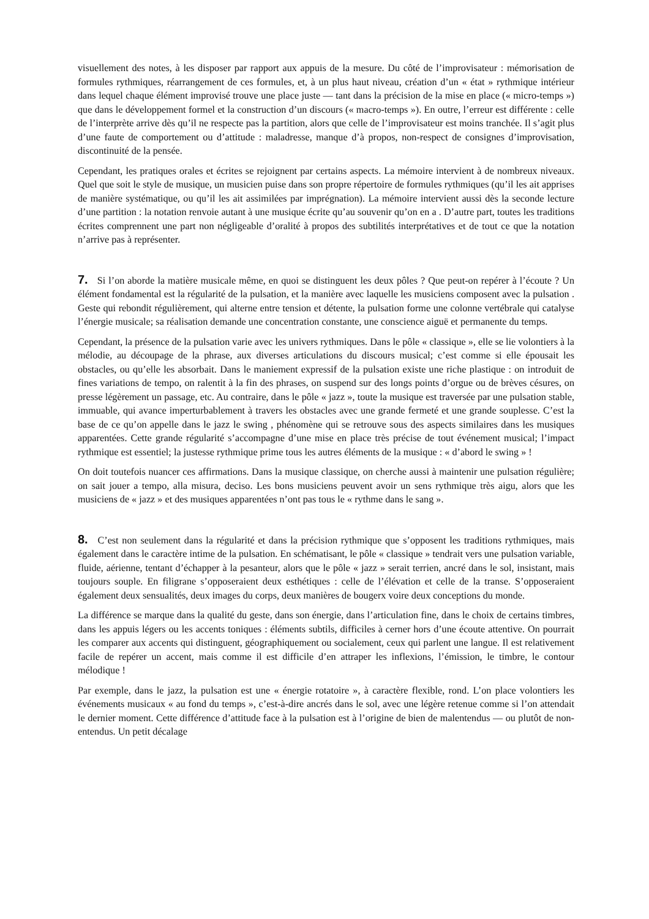visuellement des notes, à les disposer par rapport aux appuis de la mesure. Du côté de l’improvisateur : mémorisation de formules rythmiques, réarrangement de ces formules, et, à un plus haut niveau, création d’un « état » rythmique intérieur dans lequel chaque élément improvisé trouve une place juste — tant dans la précision de la mise en place (« micro-temps ») que dans le développement formel et la construction d’un discours (« macro-temps »). En outre, l’erreur est différente : celle de l’interprète arrive dès qu’il ne respecte pas la partition, alors que celle de l’improvisateur est moins tranchée. Il s’agit plus d’une faute de comportement ou d’attitude : maladresse, manque d’à propos, non-respect de consignes d’improvisation, discontinuité de la pensée.
Cependant, les pratiques orales et écrites se rejoignent par certains aspects. La mémoire intervient à de nombreux niveaux. Quel que soit le style de musique, un musicien puise dans son propre répertoire de formules rythmiques (qu’il les ait apprises de manière systématique, ou qu’il les ait assimilées par imprégnation). La mémoire intervient aussi dès la seconde lecture d’une partition : la notation renvoie autant à une musique écrite qu’au souvenir qu’on en a . D’autre part, toutes les traditions écrites comprennent une part non négligeable d’oralité à propos des subtilités interprétatives et de tout ce que la notation n’arrive pas à représenter.
7. Si l’on aborde la matière musicale même, en quoi se distinguent les deux pôles ? Que peut-on repérer à l’écoute ? Un élément fondamental est la régularité de la pulsation, et la manière avec laquelle les musiciens composent avec la pulsation . Geste qui rebondit régulièrement, qui alterne entre tension et détente, la pulsation forme une colonne vertébrale qui catalyse l’énergie musicale; sa réalisation demande une concentration constante, une conscience aiguë et permanente du temps.
Cependant, la présence de la pulsation varie avec les univers rythmiques. Dans le pôle « classique », elle se lie volontiers à la mélodie, au découpage de la phrase, aux diverses articulations du discours musical; c’est comme si elle épousait les obstacles, ou qu’elle les absorbait. Dans le maniement expressif de la pulsation existe une riche plastique : on introduit de fines variations de tempo, on ralentit à la fin des phrases, on suspend sur des longs points d’orgue ou de brèves césures, on presse légèrement un passage, etc. Au contraire, dans le pôle « jazz », toute la musique est traversée par une pulsation stable, immuable, qui avance imperturbablement à travers les obstacles avec une grande fermeté et une grande souplesse. C’est la base de ce qu’on appelle dans le jazz le swing , phénomène qui se retrouve sous des aspects similaires dans les musiques apparentées. Cette grande régularité s’accompagne d’une mise en place très précise de tout événement musical; l’impact rythmique est essentiel; la justesse rythmique prime tous les autres éléments de la musique : « d’abord le swing » !
On doit toutefois nuancer ces affirmations. Dans la musique classique, on cherche aussi à maintenir une pulsation régulière; on sait jouer a tempo, alla misura, deciso. Les bons musiciens peuvent avoir un sens rythmique très aigu, alors que les musiciens de « jazz » et des musiques apparentées n’ont pas tous le « rythme dans le sang ».
8. C’est non seulement dans la régularité et dans la précision rythmique que s’opposent les traditions rythmiques, mais également dans le caractère intime de la pulsation. En schématisant, le pôle « classique » tendrait vers une pulsation variable, fluide, aérienne, tentant d’échapper à la pesanteur, alors que le pôle « jazz » serait terrien, ancré dans le sol, insistant, mais toujours souple. En filigrane s’opposeraient deux esthétiques : celle de l’élévation et celle de la transe. S’opposeraient également deux sensualités, deux images du corps, deux manières de bougerx voire deux conceptions du monde.
La différence se marque dans la qualité du geste, dans son énergie, dans l’articulation fine, dans le choix de certains timbres, dans les appuis légers ou les accents toniques : éléments subtils, difficiles à cerner hors d’une écoute attentive. On pourrait les comparer aux accents qui distinguent, géographiquement ou socialement, ceux qui parlent une langue. Il est relativement facile de repérer un accent, mais comme il est difficile d’en attraper les inflexions, l’émission, le timbre, le contour mélodique !
Par exemple, dans le jazz, la pulsation est une « énergie rotatoire », à caractère flexible, rond. L’on place volontiers les événements musicaux « au fond du temps », c’est-à-dire ancrés dans le sol, avec une légère retenue comme si l’on attendait le dernier moment. Cette différence d’attitude face à la pulsation est à l’origine de bien de malentendus — ou plutôt de non-entendus. Un petit décalage